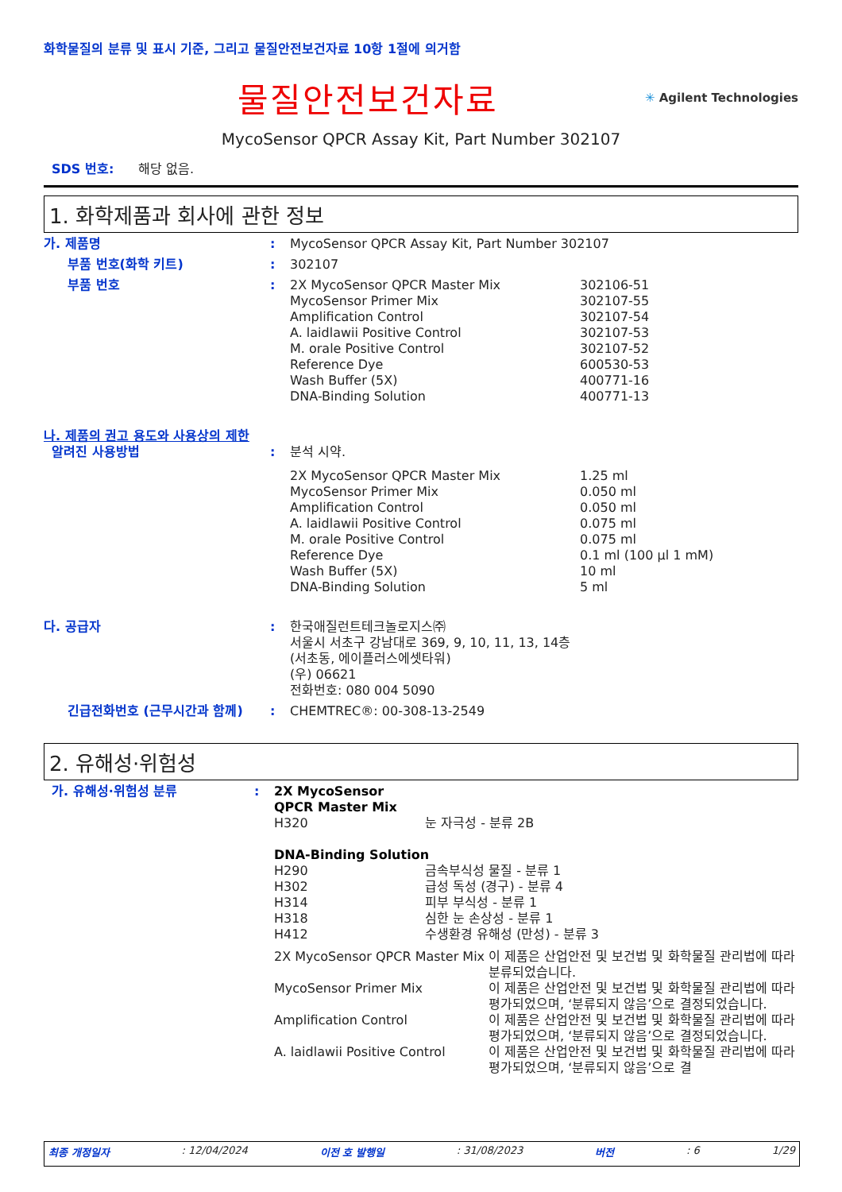화학물질의 분류 및 표시 기준, 그리고 물질안전보건자료 10항 1절에 의거함
물질안전보건자료
✳ Agilent Technologies
MycoSensor QPCR Assay Kit, Part Number 302107
SDS 번호: 해당 없음.
1. 화학제품과 회사에 관한 정보
| 가. 제품명 | : | MycoSensor QPCR Assay Kit, Part Number 302107 | |
| 부품 번호(화학 키트) | : | 302107 | |
| 부품 번호 | : | 2X MycoSensor QPCR Master Mix MycoSensor Primer Mix Amplification Control A. laidlawii Positive Control M. orale Positive Control Reference Dye Wash Buffer (5X) DNA-Binding Solution | 302106-51 302107-55 302107-54 302107-53 302107-52 600530-53 400771-16 400771-13 |
| 나. 제품의 권고 용도와 사용상의 제한 | | | |
| 알려진 사용방법 | : | 분석 시약. | |
| | | 2X MycoSensor QPCR Master Mix MycoSensor Primer Mix Amplification Control A. laidlawii Positive Control M. orale Positive Control Reference Dye Wash Buffer (5X) DNA-Binding Solution | 1.25 ml 0.050 ml 0.050 ml 0.075 ml 0.075 ml 0.1 ml (100 µl 1 mM) 10 ml 5 ml |
| 다. 공급자 | : | 한국애질런트테크놀로지스㈜ 서울시 서초구 강남대로 369, 9, 10, 11, 13, 14층 (서초동, 에이플러스에셋타워) (우) 06621 전화번호: 080 004 5090 | |
| 긴급전화번호 (근무시간과 함께) | : | CHEMTREC®: 00-308-13-2549 | |
2. 유해성·위험성
| 가. 유해성·위험성 분류 | : | / 2X MycoSensor QPCR Master Mix / / / H320 / 눈 자극성 - 분류 2B / / DNA-Binding Solution / / / H290 / 금속부식성 물질 - 분류 1 / / H302 / 급성 독성 (경구) - 분류 4 / / H314 / 피부 부식성 - 분류 1 / / H318 / 심한 눈 손상성 - 분류 1 / / H412 / 수생환경 유해성 (만성) - 분류 3 / / 2X MycoSensor QPCR Master Mix / 이 제품은 산업안전 및 보건법 및 화학물질 관리법에 따라 분류되었습니다. / / MycoSensor Primer Mix / 이 제품은 산업안전 및 보건법 및 화학물질 관리법에 따라 평가되었으며, ‘분류되지 않음’으로 결정되었습니다. / / Amplification Control / 이 제품은 산업안전 및 보건법 및 화학물질 관리법에 따라 평가되었으며, ‘분류되지 않음’으로 결정되었습니다. / / A. laidlawii Positive Control / 이 제품은 산업안전 및 보건법 및 화학물질 관리법에 따라 평가되었으며, ‘분류되지 않음’으로 결 / |
최종 개정일자: 12/04/2024 이전 호 발행일: 31/08/2023 버전: 6 1/29